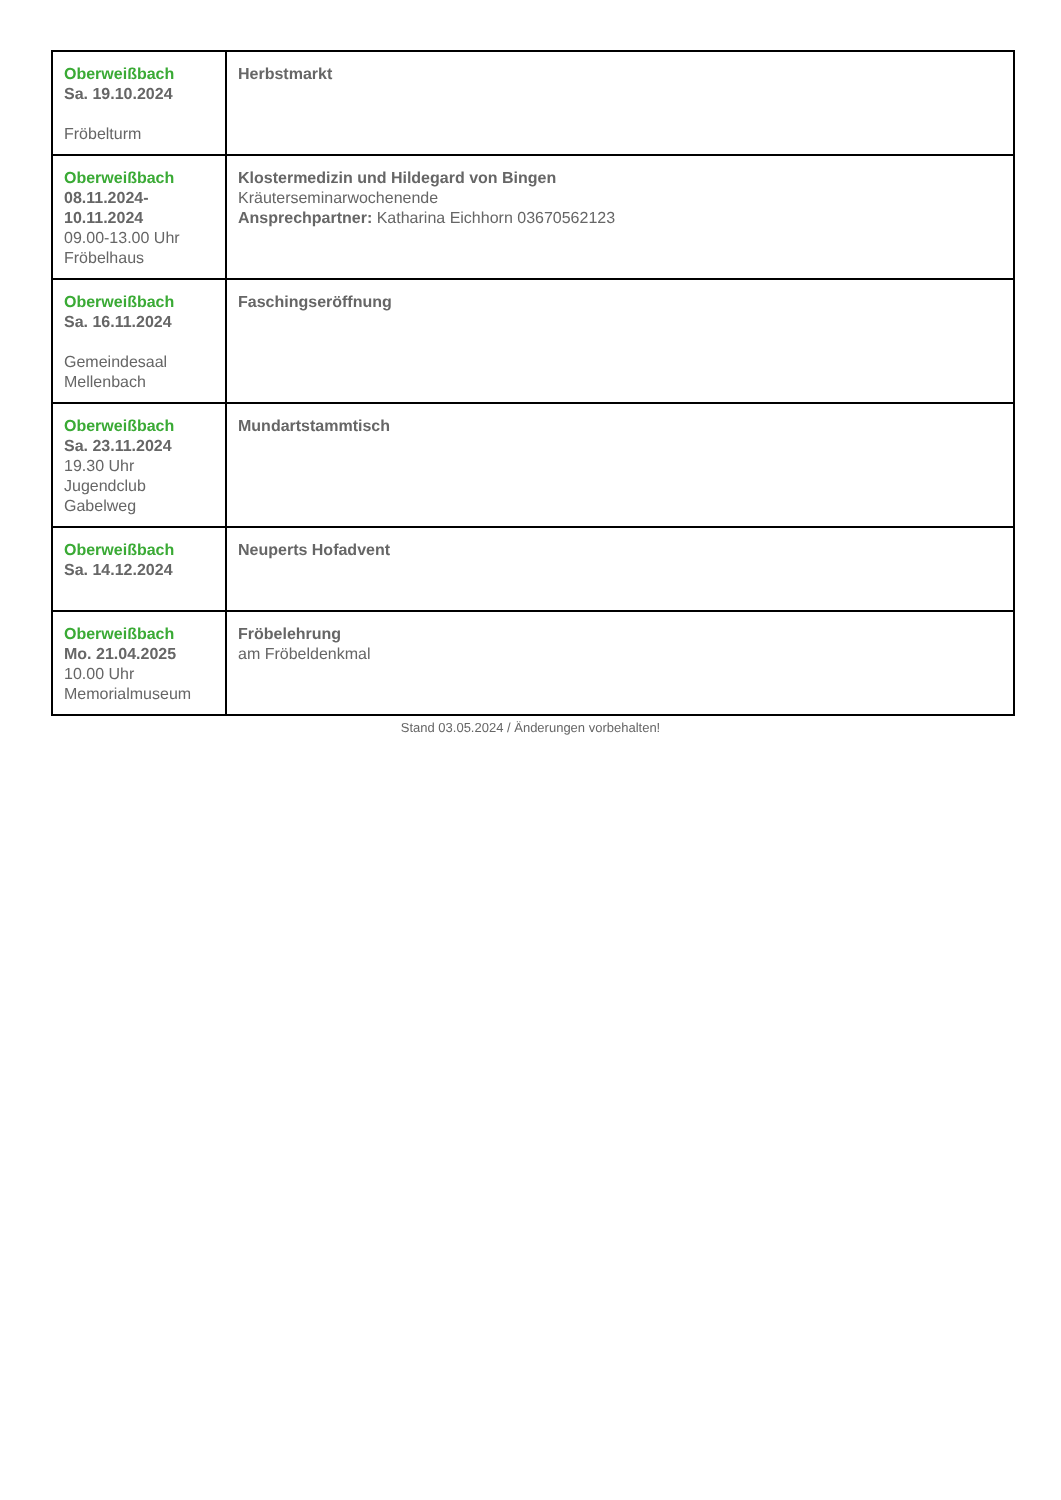| Oberweißbach Sa. 19.10.2024 Fröbelturm | Herbstmarkt |
| Oberweißbach 08.11.2024- 10.11.2024 09.00-13.00 Uhr Fröbelhaus | Klostermedizin und Hildegard von Bingen Kräuterseminarwochenende Ansprechpartner: Katharina Eichhorn 03670562123 |
| Oberweißbach Sa. 16.11.2024 Gemeindesaal Mellenbach | Faschingseröffnung |
| Oberweißbach Sa. 23.11.2024 19.30 Uhr Jugendclub Gabelweg | Mundartstammtisch |
| Oberweißbach Sa. 14.12.2024 | Neuperts Hofadvent |
| Oberweißbach Mo. 21.04.2025 10.00 Uhr Memorialmuseum | Fröbelehrung am Fröbeldenkmal |
Stand 03.05.2024 / Änderungen vorbehalten!